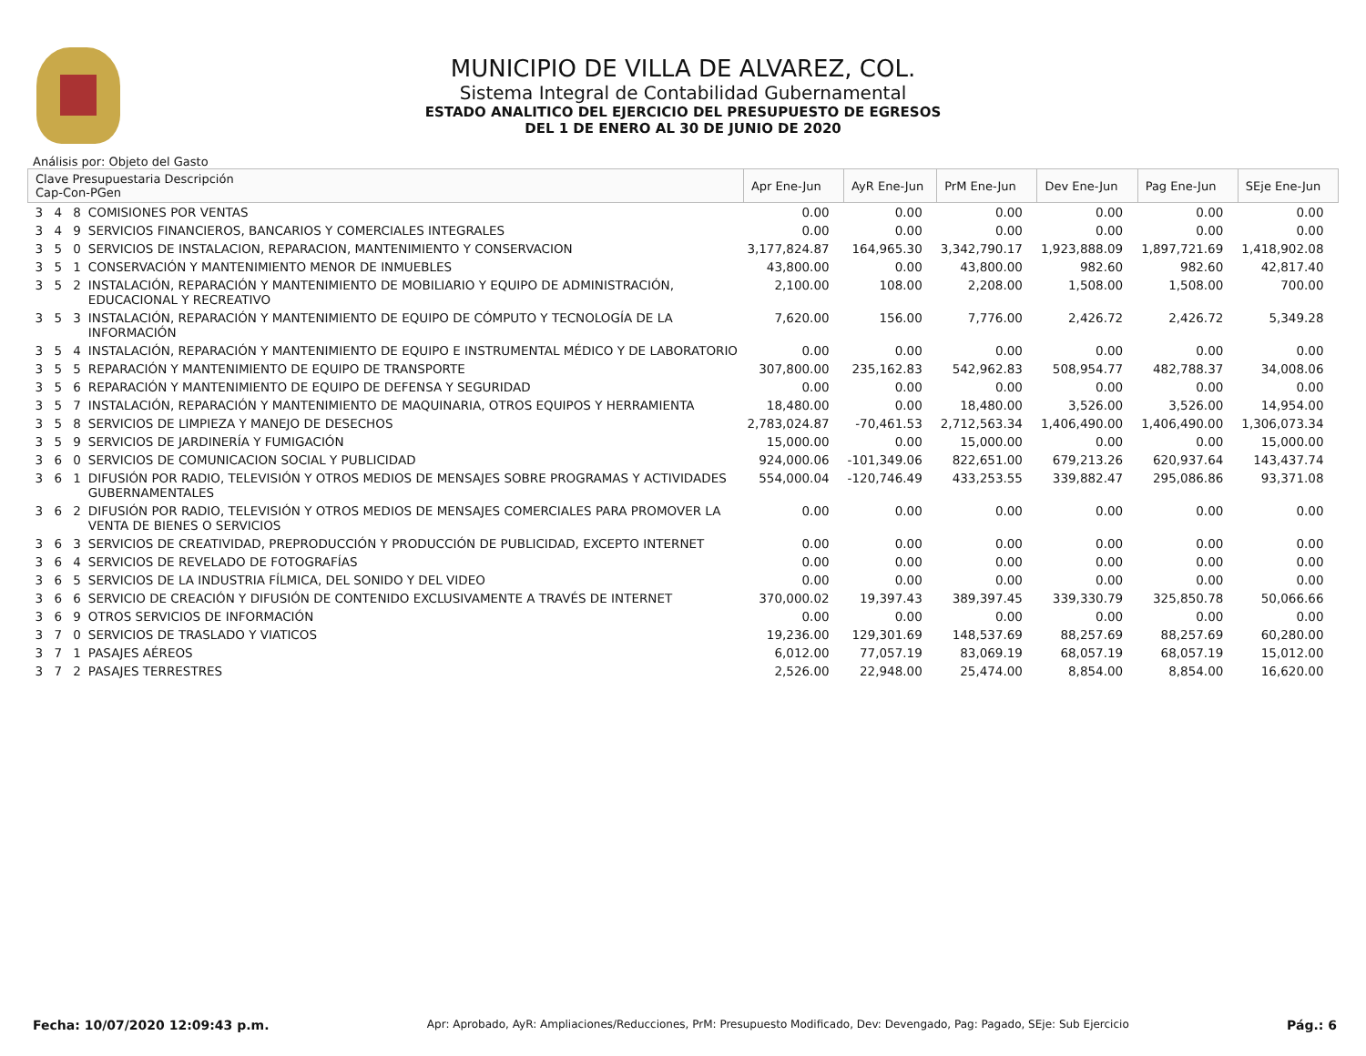MUNICIPIO DE VILLA DE ALVAREZ, COL.
Sistema Integral de Contabilidad Gubernamental
ESTADO ANALITICO DEL EJERCICIO DEL PRESUPUESTO DE EGRESOS
DEL 1 DE ENERO AL 30 DE JUNIO DE 2020
Análisis por: Objeto del Gasto
| Clave Presupuestaria Descripción Cap-Con-PGen | | Apr Ene-Jun | AyR Ene-Jun | PrM Ene-Jun | Dev Ene-Jun | Pag Ene-Jun | SEje Ene-Jun |
| --- | --- | --- | --- | --- | --- | --- | --- |
| 3 4 8 | COMISIONES POR VENTAS | 0.00 | 0.00 | 0.00 | 0.00 | 0.00 | 0.00 |
| 3 4 9 | SERVICIOS FINANCIEROS, BANCARIOS Y COMERCIALES INTEGRALES | 0.00 | 0.00 | 0.00 | 0.00 | 0.00 | 0.00 |
| 3 5 0 | SERVICIOS DE INSTALACION, REPARACION, MANTENIMIENTO Y CONSERVACION | 3,177,824.87 | 164,965.30 | 3,342,790.17 | 1,923,888.09 | 1,897,721.69 | 1,418,902.08 |
| 3 5 1 | CONSERVACIÓN Y MANTENIMIENTO MENOR DE INMUEBLES | 43,800.00 | 0.00 | 43,800.00 | 982.60 | 982.60 | 42,817.40 |
| 3 5 2 | INSTALACIÓN, REPARACIÓN Y MANTENIMIENTO DE MOBILIARIO Y EQUIPO DE ADMINISTRACIÓN, EDUCACIONAL Y RECREATIVO | 2,100.00 | 108.00 | 2,208.00 | 1,508.00 | 1,508.00 | 700.00 |
| 3 5 3 | INSTALACIÓN, REPARACIÓN Y MANTENIMIENTO DE EQUIPO DE CÓMPUTO Y TECNOLOGÍA DE LA INFORMACIÓN | 7,620.00 | 156.00 | 7,776.00 | 2,426.72 | 2,426.72 | 5,349.28 |
| 3 5 4 | INSTALACIÓN, REPARACIÓN Y MANTENIMIENTO DE EQUIPO E INSTRUMENTAL MÉDICO Y DE LABORATORIO | 0.00 | 0.00 | 0.00 | 0.00 | 0.00 | 0.00 |
| 3 5 5 | REPARACIÓN Y MANTENIMIENTO DE EQUIPO DE TRANSPORTE | 307,800.00 | 235,162.83 | 542,962.83 | 508,954.77 | 482,788.37 | 34,008.06 |
| 3 5 6 | REPARACIÓN Y MANTENIMIENTO DE EQUIPO DE DEFENSA Y SEGURIDAD | 0.00 | 0.00 | 0.00 | 0.00 | 0.00 | 0.00 |
| 3 5 7 | INSTALACIÓN, REPARACIÓN Y MANTENIMIENTO DE MAQUINARIA, OTROS EQUIPOS Y HERRAMIENTA | 18,480.00 | 0.00 | 18,480.00 | 3,526.00 | 3,526.00 | 14,954.00 |
| 3 5 8 | SERVICIOS DE LIMPIEZA Y MANEJO DE DESECHOS | 2,783,024.87 | -70,461.53 | 2,712,563.34 | 1,406,490.00 | 1,406,490.00 | 1,306,073.34 |
| 3 5 9 | SERVICIOS DE JARDINERÍA Y FUMIGACIÓN | 15,000.00 | 0.00 | 15,000.00 | 0.00 | 0.00 | 15,000.00 |
| 3 6 0 | SERVICIOS DE COMUNICACION SOCIAL Y PUBLICIDAD | 924,000.06 | -101,349.06 | 822,651.00 | 679,213.26 | 620,937.64 | 143,437.74 |
| 3 6 1 | DIFUSIÓN POR RADIO, TELEVISIÓN Y OTROS MEDIOS DE MENSAJES SOBRE PROGRAMAS Y ACTIVIDADES GUBERNAMENTALES | 554,000.04 | -120,746.49 | 433,253.55 | 339,882.47 | 295,086.86 | 93,371.08 |
| 3 6 2 | DIFUSIÓN POR RADIO, TELEVISIÓN Y OTROS MEDIOS DE MENSAJES COMERCIALES PARA PROMOVER LA VENTA DE BIENES O SERVICIOS | 0.00 | 0.00 | 0.00 | 0.00 | 0.00 | 0.00 |
| 3 6 3 | SERVICIOS DE CREATIVIDAD, PREPRODUCCIÓN Y PRODUCCIÓN DE PUBLICIDAD, EXCEPTO INTERNET | 0.00 | 0.00 | 0.00 | 0.00 | 0.00 | 0.00 |
| 3 6 4 | SERVICIOS DE REVELADO DE FOTOGRAFÍAS | 0.00 | 0.00 | 0.00 | 0.00 | 0.00 | 0.00 |
| 3 6 5 | SERVICIOS DE LA INDUSTRIA FÍLMICA, DEL SONIDO Y DEL VIDEO | 0.00 | 0.00 | 0.00 | 0.00 | 0.00 | 0.00 |
| 3 6 6 | SERVICIO DE CREACIÓN Y DIFUSIÓN DE CONTENIDO EXCLUSIVAMENTE A TRAVÉS DE INTERNET | 370,000.02 | 19,397.43 | 389,397.45 | 339,330.79 | 325,850.78 | 50,066.66 |
| 3 6 9 | OTROS SERVICIOS DE INFORMACIÓN | 0.00 | 0.00 | 0.00 | 0.00 | 0.00 | 0.00 |
| 3 7 0 | SERVICIOS DE TRASLADO Y VIATICOS | 19,236.00 | 129,301.69 | 148,537.69 | 88,257.69 | 88,257.69 | 60,280.00 |
| 3 7 1 | PASAJES AÉREOS | 6,012.00 | 77,057.19 | 83,069.19 | 68,057.19 | 68,057.19 | 15,012.00 |
| 3 7 2 | PASAJES TERRESTRES | 2,526.00 | 22,948.00 | 25,474.00 | 8,854.00 | 8,854.00 | 16,620.00 |
Fecha: 10/07/2020 12:09:43 p.m. Apr: Aprobado, AyR: Ampliaciones/Reducciones, PrM: Presupuesto Modificado, Dev: Devengado, Pag: Pagado, SEje: Sub Ejercicio Pág.: 6